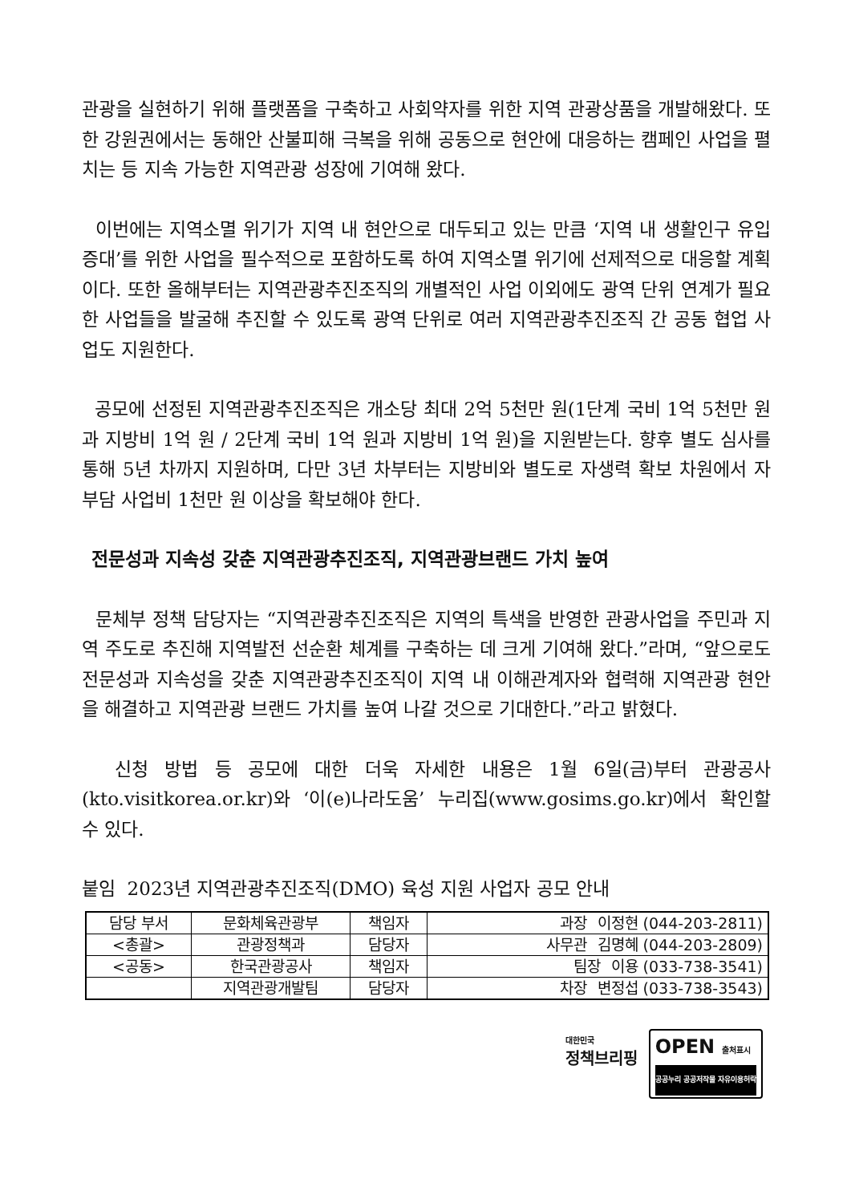관광을 실현하기 위해 플랫폼을 구축하고 사회약자를 위한 지역 관광상품을 개발해왔다. 또한 강원권에서는 동해안 산불피해 극복을 위해 공동으로 현안에 대응하는 캠페인 사업을 펼치는 등 지속 가능한 지역관광 성장에 기여해 왔다.
이번에는 지역소멸 위기가 지역 내 현안으로 대두되고 있는 만큼 ‘지역 내 생활인구 유입 증대’를 위한 사업을 필수적으로 포함하도록 하여 지역소멸 위기에 선제적으로 대응할 계획이다. 또한 올해부터는 지역관광추진조직의 개별적인 사업 이외에도 광역 단위 연계가 필요한 사업들을 발굴해 추진할 수 있도록 광역 단위로 여러 지역관광추진조직 간 공동 협업 사업도 지원한다.
공모에 선정된 지역관광추진조직은 개소당 최대 2억 5천만 원(1단계 국비 1억 5천만 원과 지방비 1억 원 / 2단계 국비 1억 원과 지방비 1억 원)을 지원받는다. 향후 별도 심사를 통해 5년 차까지 지원하며, 다만 3년 차부터는 지방비와 별도로 자생력 확보 차원에서 자부담 사업비 1천만 원 이상을 확보해야 한다.
전문성과 지속성 갖춘 지역관광추진조직, 지역관광브랜드 가치 높여
문체부 정책 담당자는 “지역관광추진조직은 지역의 특색을 반영한 관광사업을 주민과 지역 주도로 추진해 지역발전 선순환 체계를 구축하는 데 크게 기여해 왔다.”라며, “앞으로도 전문성과 지속성을 갖춘 지역관광추진조직이 지역 내 이해관계자와 협력해 지역관광 현안을 해결하고 지역관광 브랜드 가치를 높여 나갈 것으로 기대한다.”라고 밝혔다.
신청 방법 등 공모에 대한 더욱 자세한 내용은 1월 6일(금)부터 관광공사(kto.visitkorea.or.kr)와 ‘이(e)나라도움’ 누리집(www.gosims.go.kr)에서 확인할 수 있다.
붙임 2023년 지역관광추진조직(DMO) 육성 지원 사업자 공모 안내
| 담당 부서 | 문화체육관광부 | 책임자 | 과장 이정현 (044-203-2811) |
| <총괄> | 관광정책과 | 담당자 | 사무관 김명혜 (044-203-2809) |
| <공동> | 한국관광공사 | 책임자 | 팀장 이용 (033-738-3541) |
| | 지역관광개발팀 | 담당자 | 차장 변정섭 (033-738-3543) |
대한민국
정책브리핑
OPEN 출처표시
공공누리 공공저작물 자유이용허락